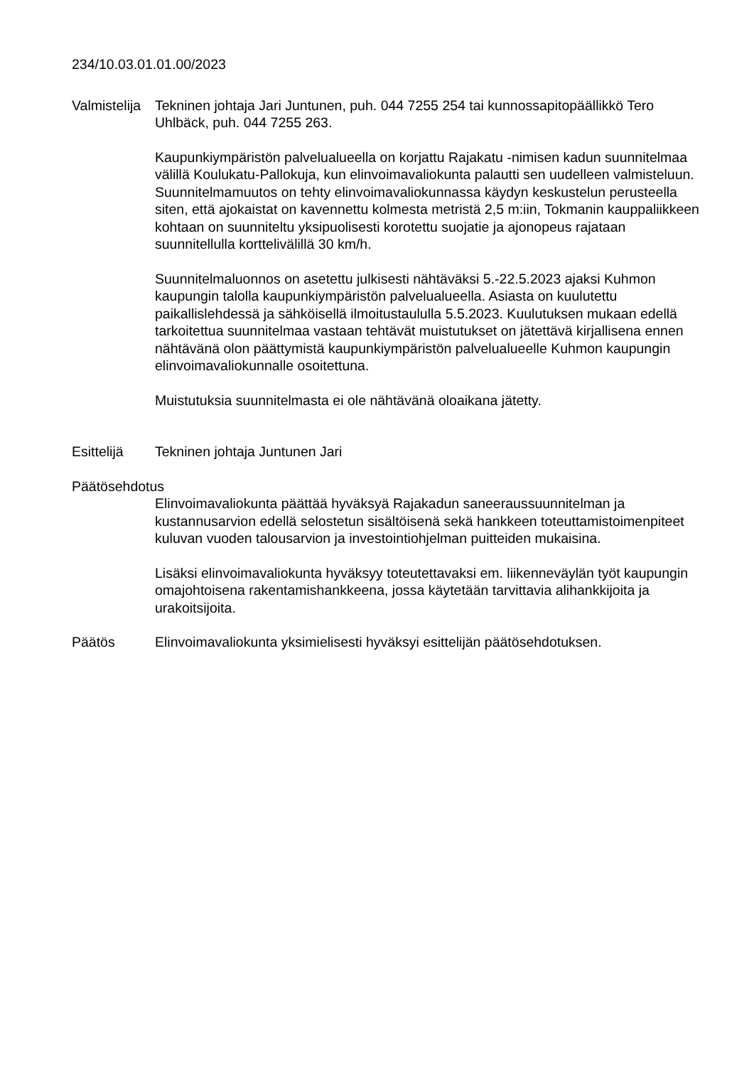234/10.03.01.01.00/2023
Valmistelija
Tekninen johtaja Jari Juntunen, puh. 044 7255 254 tai kunnossapitopäällikkö Tero Uhlbäck, puh. 044 7255 263.
Kaupunkiympäristön palvelualueella on korjattu Rajakatu -nimisen kadun suunnitelmaa välillä Koulukatu-Pallokuja, kun elinvoimavaliokunta palautti sen uudelleen valmisteluun. Suunnitelmamuutos on tehty elinvoimavaliokunnassa käydyn keskustelun perusteella siten, että ajokaistat on kavennettu kolmesta metristä 2,5 m:iin, Tokmanin kauppaliikkeen kohtaan on suunniteltu yksipuolisesti korotettu suojatie ja ajonopeus rajataan suunnitellulla korttelivälillä 30 km/h.
Suunnitelmaluonnos on asetettu julkisesti nähtäväksi 5.-22.5.2023 ajaksi Kuhmon kaupungin talolla kaupunkiympäristön palvelualueella. Asiasta on kuulutettu paikallislehdessä ja sähköisellä ilmoitustaululla 5.5.2023. Kuulutuksen mukaan edellä tarkoitettua suunnitelmaa vastaan tehtävät muistutukset on jätettävä kirjallisena ennen nähtävänä olon päättymistä kaupunkiympäristön palvelualueelle Kuhmon kaupungin elinvoimavaliokunnalle osoitettuna.
Muistutuksia suunnitelmasta ei ole nähtävänä oloaikana jätetty.
Esittelijä Tekninen johtaja Juntunen Jari
Päätösehdotus
Elinvoimavaliokunta päättää hyväksyä Rajakadun saneeraussuunnitelman ja kustannusarvion edellä selostetun sisältöisenä sekä hankkeen toteuttamistoimenpiteet kuluvan vuoden talousarvion ja investointiohjelman puitteiden mukaisina.
Lisäksi elinvoimavaliokunta hyväksyy toteutettavaksi em. liikenneväylän työt kaupungin omajohtoisena rakentamishankkeena, jossa käytetään tarvittavia alihankkijoita ja urakoitsijoita.
Päätös Elinvoimavaliokunta yksimielisesti hyväksyi esittelijän päätösehdotuksen.